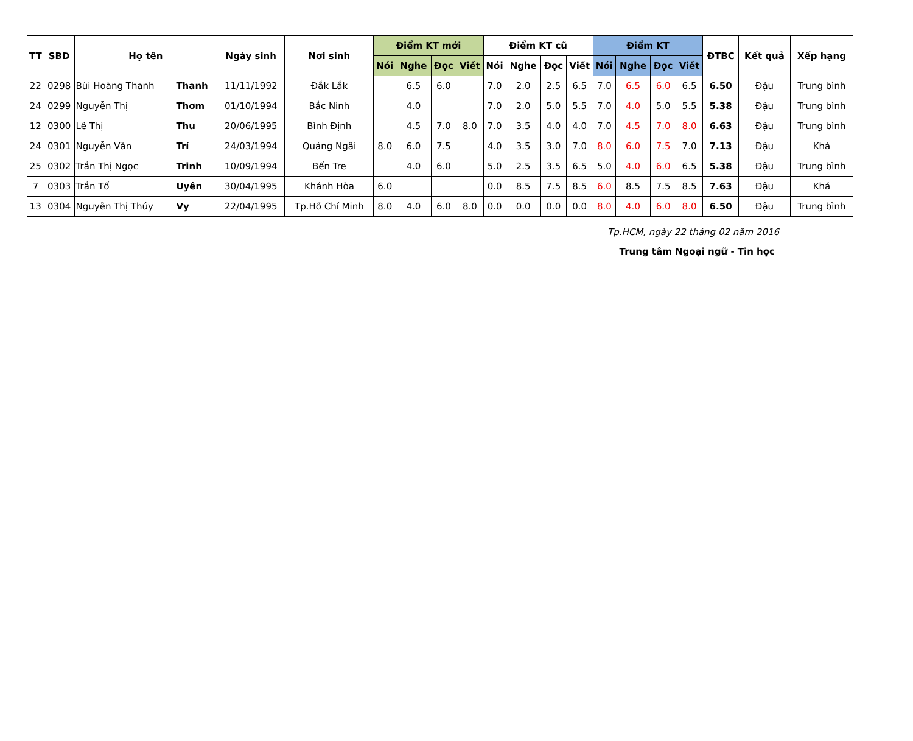| TT | SBD | Họ tên | | Ngày sinh | Nơi sinh | Điểm KT mới | | | | Điểm KT cũ | | | | Điểm KT | | | | ĐTBC | Kết quả | Xếp hạng |
| --- | --- | --- | --- | --- | --- | --- | --- | --- | --- | --- | --- | --- | --- | --- | --- | --- | --- | --- | --- | --- |
| | | | | | | Nói | Nghe | Đọc | Viết | Nói | Nghe | Đọc | Viết | Nói | Nghe | Đọc | Viết | | | |
| 22 | 0298 | Bùi Hoàng Thanh | Thanh | 11/11/1992 | Đắk Lắk | | 6.5 | 6.0 | | 7.0 | 2.0 | 2.5 | 6.5 | 7.0 | 6.5 | 6.0 | 6.5 | 6.50 | Đậu | Trung bình |
| 24 | 0299 | Nguyễn Thị | Thơm | 01/10/1994 | Bắc Ninh | | 4.0 | | | 7.0 | 2.0 | 5.0 | 5.5 | 7.0 | 4.0 | 5.0 | 5.5 | 5.38 | Đậu | Trung bình |
| 12 | 0300 | Lê Thị | Thu | 20/06/1995 | Bình Định | | 4.5 | 7.0 | 8.0 | 7.0 | 3.5 | 4.0 | 4.0 | 7.0 | 4.5 | 7.0 | 8.0 | 6.63 | Đậu | Trung bình |
| 24 | 0301 | Nguyễn Văn | Trí | 24/03/1994 | Quảng Ngãi | 8.0 | 6.0 | 7.5 | | 4.0 | 3.5 | 3.0 | 7.0 | 8.0 | 6.0 | 7.5 | 7.0 | 7.13 | Đậu | Khá |
| 25 | 0302 | Trần Thị Ngọc | Trinh | 10/09/1994 | Bến Tre | | 4.0 | 6.0 | | 5.0 | 2.5 | 3.5 | 6.5 | 5.0 | 4.0 | 6.0 | 6.5 | 5.38 | Đậu | Trung bình |
| 7 | 0303 | Trần Tố | Uyên | 30/04/1995 | Khánh Hòa | 6.0 | | | | 0.0 | 8.5 | 7.5 | 8.5 | 6.0 | 8.5 | 7.5 | 8.5 | 7.63 | Đậu | Khá |
| 13 | 0304 | Nguyễn Thị Thúy | Vy | 22/04/1995 | Tp.Hồ Chí Minh | 8.0 | 4.0 | 6.0 | 8.0 | 0.0 | 0.0 | 0.0 | 0.0 | 8.0 | 4.0 | 6.0 | 8.0 | 6.50 | Đậu | Trung bình |
Tp.HCM, ngày 22 tháng 02 năm 2016
Trung tâm Ngoại ngữ - Tin học